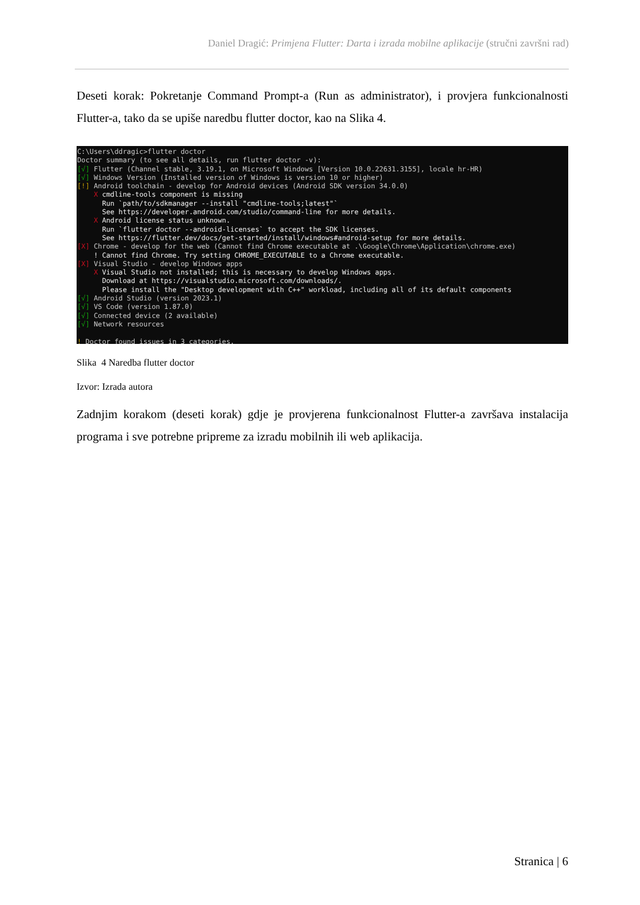Daniel Dragić: Primjena Flutter: Darta i izrada mobilne aplikacije (stručni završni rad)
Deseti korak: Pokretanje Command Prompt-a (Run as administrator), i provjera funkcionalnosti Flutter-a, tako da se upiše naredbu flutter doctor, kao na Slika 4.
C:\Users\ddragic>flutter doctor Doctor summary (to see all details, run flutter doctor -v): [√] Flutter (Channel stable, 3.19.1, on Microsoft Windows [Version 10.0.22631.3155], locale hr-HR) [√] Windows Version (Installed version of Windows is version 10 or higher) [!] Android toolchain - develop for Android devices (Android SDK version 34.0.0) X cmdline-tools component is missing Run `path/to/sdkmanager --install "cmdline-tools;latest"` See https://developer.android.com/studio/command-line for more details. X Android license status unknown. Run `flutter doctor --android-licenses` to accept the SDK licenses. See https://flutter.dev/docs/get-started/install/windows#android-setup for more details. [X] Chrome - develop for the web (Cannot find Chrome executable at .\Google\Chrome\Application\chrome.exe) ! Cannot find Chrome. Try setting CHROME_EXECUTABLE to a Chrome executable. [X] Visual Studio - develop Windows apps X Visual Studio not installed; this is necessary to develop Windows apps. Download at https://visualstudio.microsoft.com/downloads/. Please install the "Desktop development with C++" workload, including all of its default components [√] Android Studio (version 2023.1) [√] VS Code (version 1.87.0) [√] Connected device (2 available) [√] Network resources ! Doctor found issues in 3 categories.
Slika 4 Naredba flutter doctor
Izvor: Izrada autora
Zadnjim korakom (deseti korak) gdje je provjerena funkcionalnost Flutter-a završava instalacija programa i sve potrebne pripreme za izradu mobilnih ili web aplikacija.
Stranica | 6